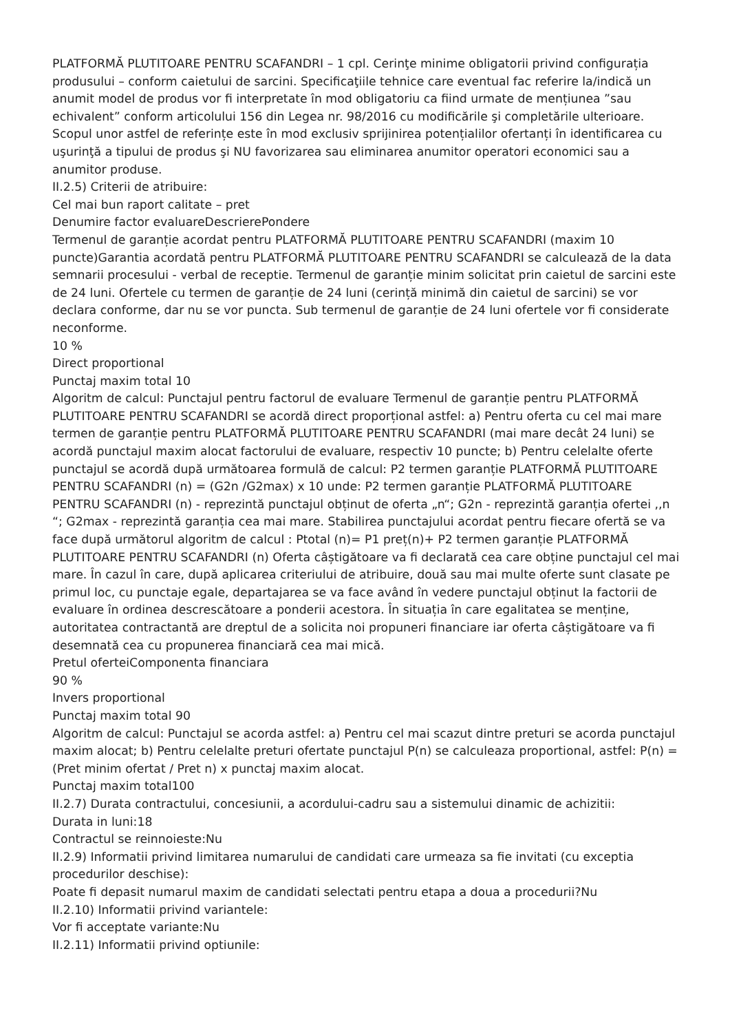PLATFORMĂ PLUTITOARE PENTRU SCAFANDRI – 1 cpl. Cerinţe minime obligatorii privind configurația produsului – conform caietului de sarcini. Specificaţiile tehnice care eventual fac referire la/indică un anumit model de produs vor fi interpretate în mod obligatoriu ca fiind urmate de mențiunea ”sau echivalent” conform articolului 156 din Legea nr. 98/2016 cu modificările şi completările ulterioare. Scopul unor astfel de referințe este în mod exclusiv sprijinirea potențialilor ofertanți în identificarea cu uşurinţă a tipului de produs şi NU favorizarea sau eliminarea anumitor operatori economici sau a anumitor produse.
II.2.5) Criterii de atribuire:
Cel mai bun raport calitate – pret
Denumire factor evaluareDescrierePondere
Termenul de garanție acordat pentru PLATFORMĂ PLUTITOARE PENTRU SCAFANDRI (maxim 10 puncte)Garantia acordată pentru PLATFORMĂ PLUTITOARE PENTRU SCAFANDRI se calculează de la data semnarii procesului - verbal de receptie. Termenul de garanție minim solicitat prin caietul de sarcini este de 24 luni. Ofertele cu termen de garanție de 24 luni (cerință minimă din caietul de sarcini) se vor declara conforme, dar nu se vor puncta. Sub termenul de garanție de 24 luni ofertele vor fi considerate neconforme.
10 %
Direct proportional
Punctaj maxim total 10
Algoritm de calcul: Punctajul pentru factorul de evaluare Termenul de garanție pentru PLATFORMĂ PLUTITOARE PENTRU SCAFANDRI se acordă direct proporțional astfel: a) Pentru oferta cu cel mai mare termen de garanție pentru PLATFORMĂ PLUTITOARE PENTRU SCAFANDRI (mai mare decât 24 luni) se acordă punctajul maxim alocat factorului de evaluare, respectiv 10 puncte; b) Pentru celelalte oferte punctajul se acordă după următoarea formulă de calcul: P2 termen garanție PLATFORMĂ PLUTITOARE PENTRU SCAFANDRI (n) = (G2n /G2max) x 10 unde: P2 termen garanție PLATFORMĂ PLUTITOARE PENTRU SCAFANDRI (n) - reprezintă punctajul obținut de oferta „n“; G2n - reprezintă garanția ofertei ,,n “; G2max - reprezintă garanția cea mai mare. Stabilirea punctajului acordat pentru fiecare ofertă se va face după următorul algoritm de calcul : Ptotal (n)= P1 preț(n)+ P2 termen garanție PLATFORMĂ PLUTITOARE PENTRU SCAFANDRI (n) Oferta câștigătoare va fi declarată cea care obține punctajul cel mai mare. În cazul în care, după aplicarea criteriului de atribuire, două sau mai multe oferte sunt clasate pe primul loc, cu punctaje egale, departajarea se va face având în vedere punctajul obținut la factorii de evaluare în ordinea descrescătoare a ponderii acestora. În situația în care egalitatea se menține, autoritatea contractantă are dreptul de a solicita noi propuneri financiare iar oferta câștigătoare va fi desemnată cea cu propunerea financiară cea mai mică.
Pretul oferteiComponenta financiara
90 %
Invers proportional
Punctaj maxim total 90
Algoritm de calcul: Punctajul se acorda astfel: a) Pentru cel mai scazut dintre preturi se acorda punctajul maxim alocat; b) Pentru celelalte preturi ofertate punctajul P(n) se calculeaza proportional, astfel: P(n) = (Pret minim ofertat / Pret n) x punctaj maxim alocat.
Punctaj maxim total100
II.2.7) Durata contractului, concesiunii, a acordului-cadru sau a sistemului dinamic de achizitii:
Durata in luni:18
Contractul se reinnoieste:Nu
II.2.9) Informatii privind limitarea numarului de candidati care urmeaza sa fie invitati (cu exceptia procedurilor deschise):
Poate fi depasit numarul maxim de candidati selectati pentru etapa a doua a procedurii?Nu
II.2.10) Informatii privind variantele:
Vor fi acceptate variante:Nu
II.2.11) Informatii privind optiunile: